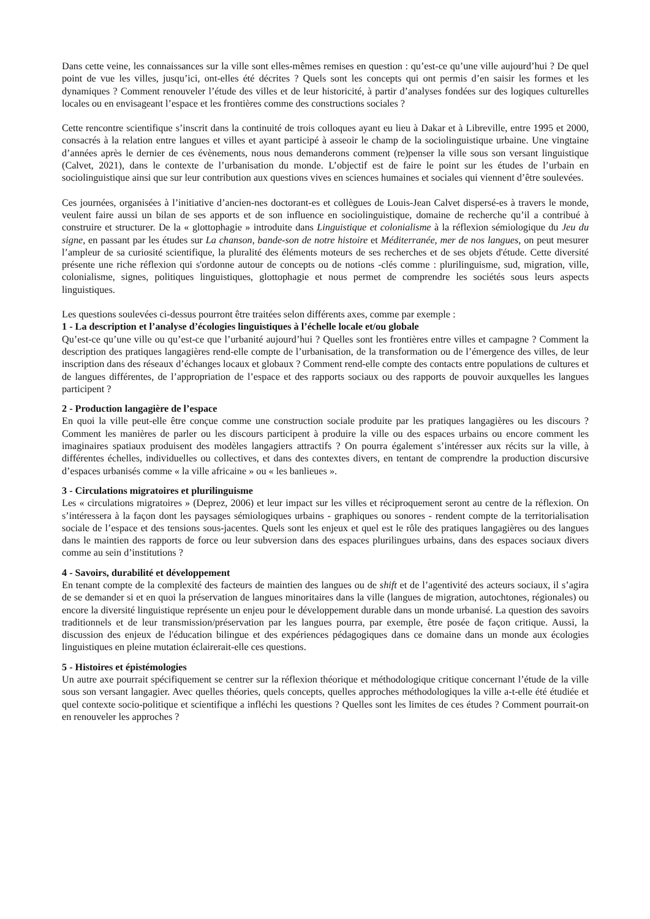Dans cette veine, les connaissances sur la ville sont elles-mêmes remises en question : qu’est-ce qu’une ville aujourd’hui ? De quel point de vue les villes, jusqu’ici, ont-elles été décrites ? Quels sont les concepts qui ont permis d’en saisir les formes et les dynamiques ? Comment renouveler l’étude des villes et de leur historicité, à partir d’analyses fondées sur des logiques culturelles locales ou en envisageant l’espace et les frontières comme des constructions sociales ?
Cette rencontre scientifique s’inscrit dans la continuité de trois colloques ayant eu lieu à Dakar et à Libreville, entre 1995 et 2000, consacrés à la relation entre langues et villes et ayant participé à asseoir le champ de la sociolinguistique urbaine. Une vingtaine d’années après le dernier de ces évènements, nous nous demanderons comment (re)penser la ville sous son versant linguistique (Calvet, 2021), dans le contexte de l’urbanisation du monde. L’objectif est de faire le point sur les études de l’urbain en sociolinguistique ainsi que sur leur contribution aux questions vives en sciences humaines et sociales qui viennent d’être soulevées.
Ces journées, organisées à l’initiative d’ancien-nes doctorant-es et collègues de Louis-Jean Calvet dispersé-es à travers le monde, veulent faire aussi un bilan de ses apports et de son influence en sociolinguistique, domaine de recherche qu’il a contribué à construire et structurer. De la « glottophagie » introduite dans Linguistique et colonialisme à la réflexion sémiologique du Jeu du signe, en passant par les études sur La chanson, bande-son de notre histoire et Méditerranée, mer de nos langues, on peut mesurer l’ampleur de sa curiosité scientifique, la pluralité des éléments moteurs de ses recherches et de ses objets d'étude. Cette diversité présente une riche réflexion qui s'ordonne autour de concepts ou de notions -clés comme : plurilinguisme, sud, migration, ville, colonialisme, signes, politiques linguistiques, glottophagie et nous permet de comprendre les sociétés sous leurs aspects linguistiques.
Les questions soulevées ci-dessus pourront être traitées selon différents axes, comme par exemple :
1 - La description et l’analyse d’écologies linguistiques à l’échelle locale et/ou globale
Qu’est-ce qu’une ville ou qu’est-ce que l’urbanité aujourd’hui ? Quelles sont les frontières entre villes et campagne ? Comment la description des pratiques langagières rend-elle compte de l’urbanisation, de la transformation ou de l’émergence des villes, de leur inscription dans des réseaux d’échanges locaux et globaux ? Comment rend-elle compte des contacts entre populations de cultures et de langues différentes, de l’appropriation de l’espace et des rapports sociaux ou des rapports de pouvoir auxquelles les langues participent ?
2 - Production langagière de l’espace
En quoi la ville peut-elle être conçue comme une construction sociale produite par les pratiques langagières ou les discours ? Comment les manières de parler ou les discours participent à produire la ville ou des espaces urbains ou encore comment les imaginaires spatiaux produisent des modèles langagiers attractifs ? On pourra également s’intéresser aux récits sur la ville, à différentes échelles, individuelles ou collectives, et dans des contextes divers, en tentant de comprendre la production discursive d’espaces urbanisés comme « la ville africaine » ou « les banlieues ».
3 - Circulations migratoires et plurilinguisme
Les « circulations migratoires » (Deprez, 2006) et leur impact sur les villes et réciproquement seront au centre de la réflexion. On s’intéressera à la façon dont les paysages sémiologiques urbains - graphiques ou sonores - rendent compte de la territorialisation sociale de l’espace et des tensions sous-jacentes. Quels sont les enjeux et quel est le rôle des pratiques langagières ou des langues dans le maintien des rapports de force ou leur subversion dans des espaces plurilingues urbains, dans des espaces sociaux divers comme au sein d’institutions ?
4 - Savoirs, durabilité et développement
En tenant compte de la complexité des facteurs de maintien des langues ou de shift et de l’agentivité des acteurs sociaux, il s’agira de se demander si et en quoi la préservation de langues minoritaires dans la ville (langues de migration, autochtones, régionales) ou encore la diversité linguistique représente un enjeu pour le développement durable dans un monde urbanisé. La question des savoirs traditionnels et de leur transmission/préservation par les langues pourra, par exemple, être posée de façon critique. Aussi, la discussion des enjeux de l'éducation bilingue et des expériences pédagogiques dans ce domaine dans un monde aux écologies linguistiques en pleine mutation éclairerait-elle ces questions.
5 - Histoires et épistémologies
Un autre axe pourrait spécifiquement se centrer sur la réflexion théorique et méthodologique critique concernant l’étude de la ville sous son versant langagier. Avec quelles théories, quels concepts, quelles approches méthodologiques la ville a-t-elle été étudiée et quel contexte socio-politique et scientifique a infléchi les questions ? Quelles sont les limites de ces études ? Comment pourrait-on en renouveler les approches ?